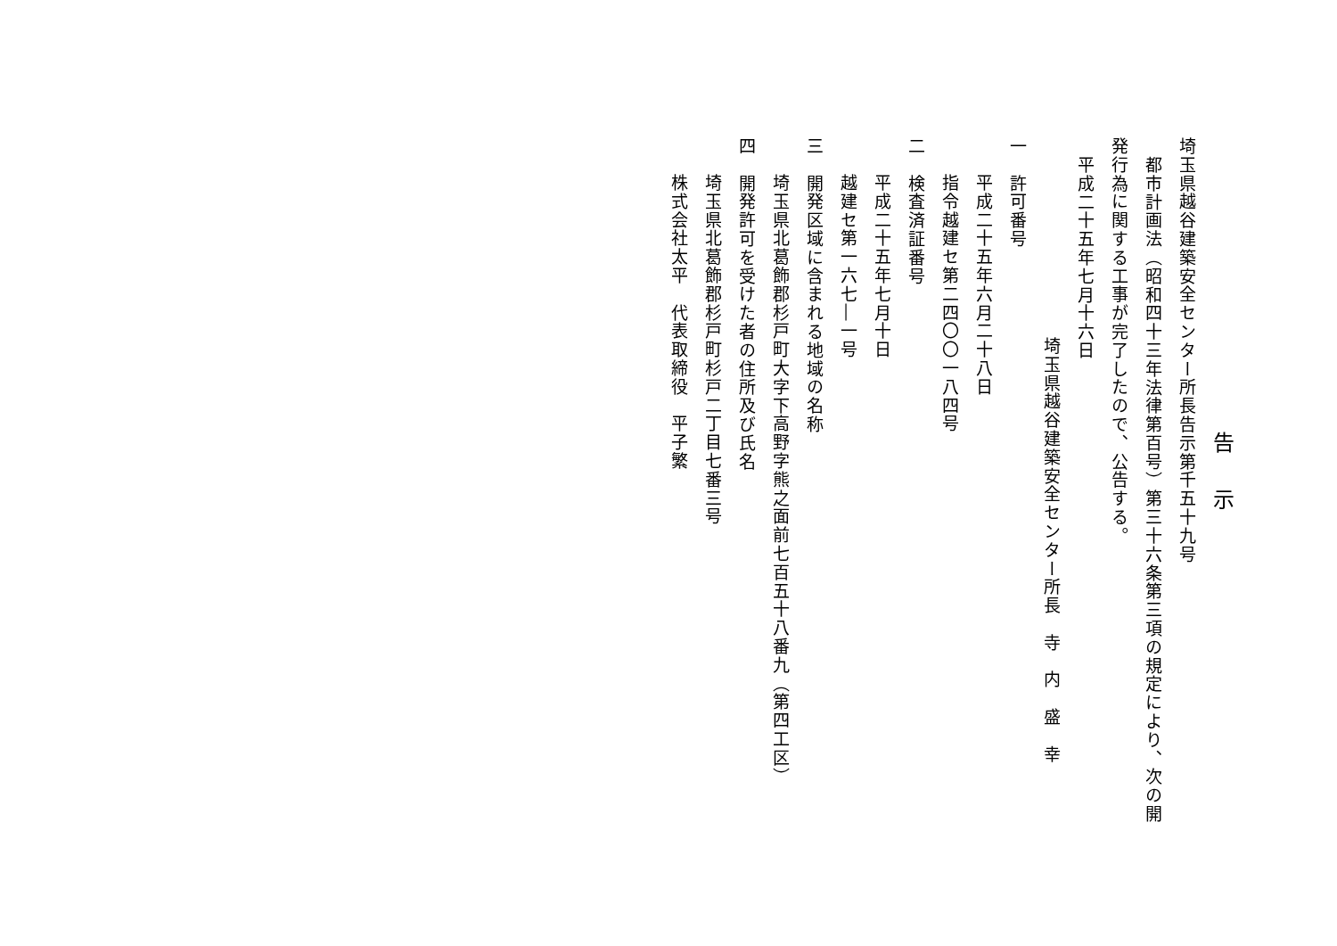告示
埼玉県越谷建築安全センター所長告示第千五十九号
都市計画法（昭和四十三年法律第百号）第三十六条第三項の規定により、次の開
発行為に関する工事が完了したので、公告する。
平成二十五年七月十六日
埼玉県越谷建築安全センター所長　寺　内　盛　幸
一　許可番号
平成二十五年六月二十八日
指令越建セ第二四〇〇一八四号
二　検査済証番号
平成二十五年七月十日
越建セ第一六七―一号
三　開発区域に含まれる地域の名称
埼玉県北葛飾郡杉戸町大字下高野字熊之面前七百五十八番九（第四工区）
四　開発許可を受けた者の住所及び氏名
埼玉県北葛飾郡杉戸町杉戸二丁目七番三号
株式会社太平　代表取締役　平子繁